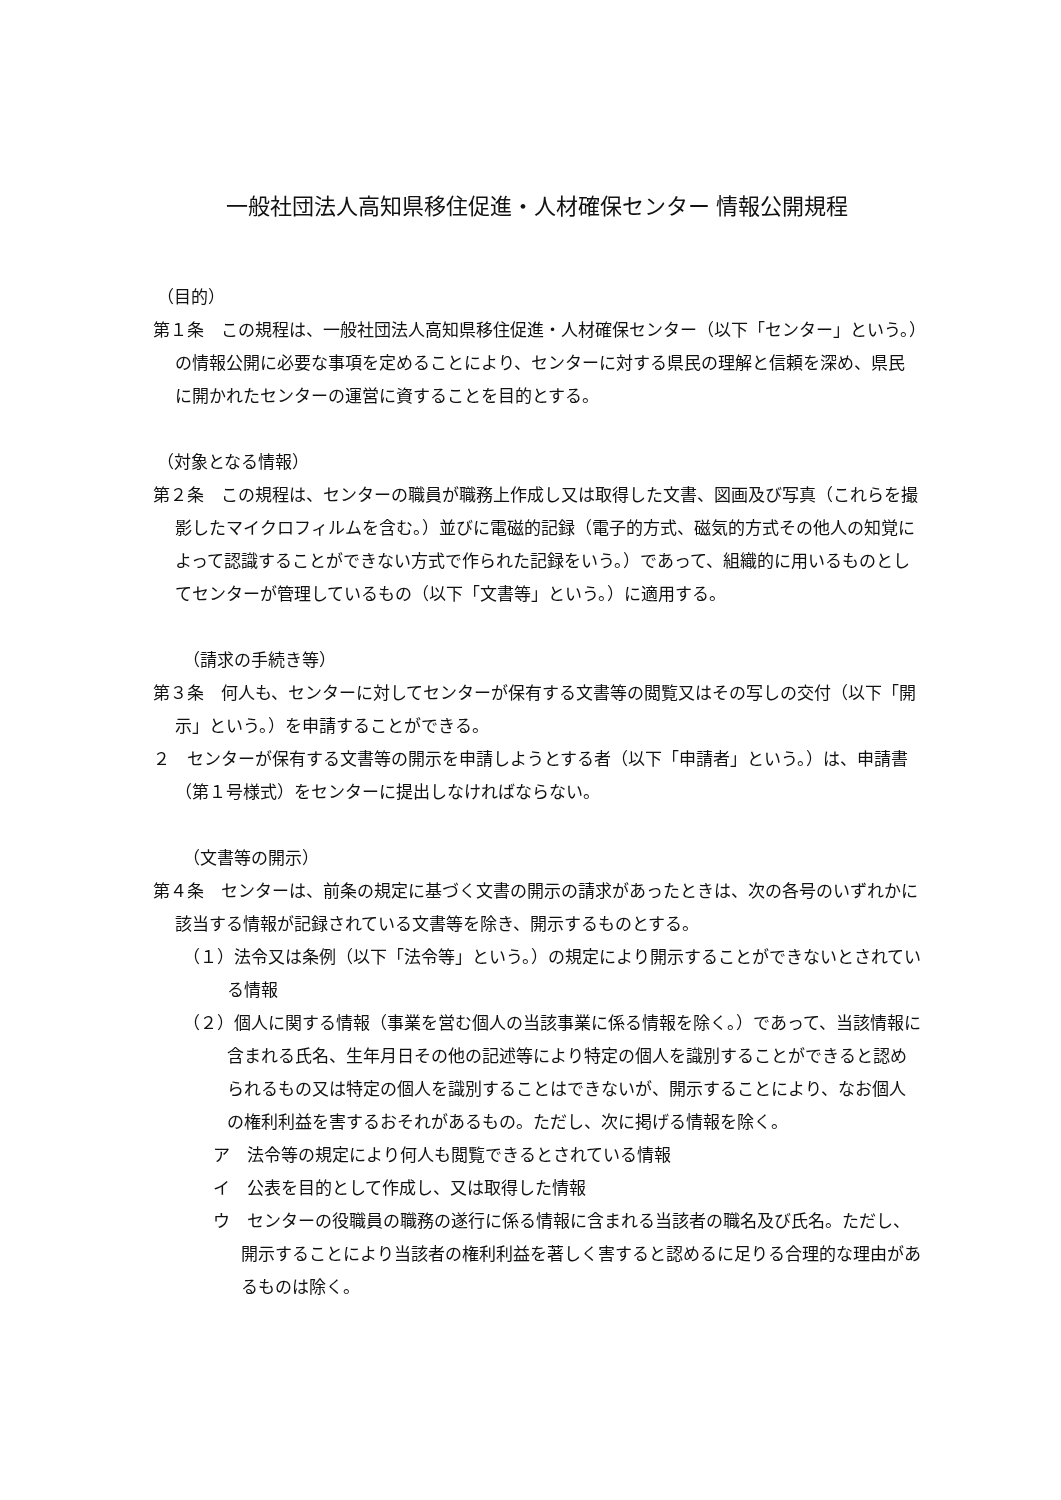一般社団法人高知県移住促進・人材確保センター 情報公開規程
（目的）
第１条　この規程は、一般社団法人高知県移住促進・人材確保センター（以下「センター」という。）の情報公開に必要な事項を定めることにより、センターに対する県民の理解と信頼を深め、県民に開かれたセンターの運営に資することを目的とする。
（対象となる情報）
第２条　この規程は、センターの職員が職務上作成し又は取得した文書、図画及び写真（これらを撮影したマイクロフィルムを含む。）並びに電磁的記録（電子的方式、磁気的方式その他人の知覚によって認識することができない方式で作られた記録をいう。）であって、組織的に用いるものとしてセンターが管理しているもの（以下「文書等」という。）に適用する。
（請求の手続き等）
第３条　何人も、センターに対してセンターが保有する文書等の閲覧又はその写しの交付（以下「開示」という。）を申請することができる。
２　センターが保有する文書等の開示を申請しようとする者（以下「申請者」という。）は、申請書（第１号様式）をセンターに提出しなければならない。
（文書等の開示）
第４条　センターは、前条の規定に基づく文書の開示の請求があったときは、次の各号のいずれかに該当する情報が記録されている文書等を除き、開示するものとする。
（１）法令又は条例（以下「法令等」という。）の規定により開示することができないとされている情報
（２）個人に関する情報（事業を営む個人の当該事業に係る情報を除く。）であって、当該情報に含まれる氏名、生年月日その他の記述等により特定の個人を識別することができると認められるもの又は特定の個人を識別することはできないが、開示することにより、なお個人の権利利益を害するおそれがあるもの。ただし、次に掲げる情報を除く。
ア　法令等の規定により何人も閲覧できるとされている情報
イ　公表を目的として作成し、又は取得した情報
ウ　センターの役職員の職務の遂行に係る情報に含まれる当該者の職名及び氏名。ただし、開示することにより当該者の権利利益を著しく害すると認めるに足りる合理的な理由があるものは除く。